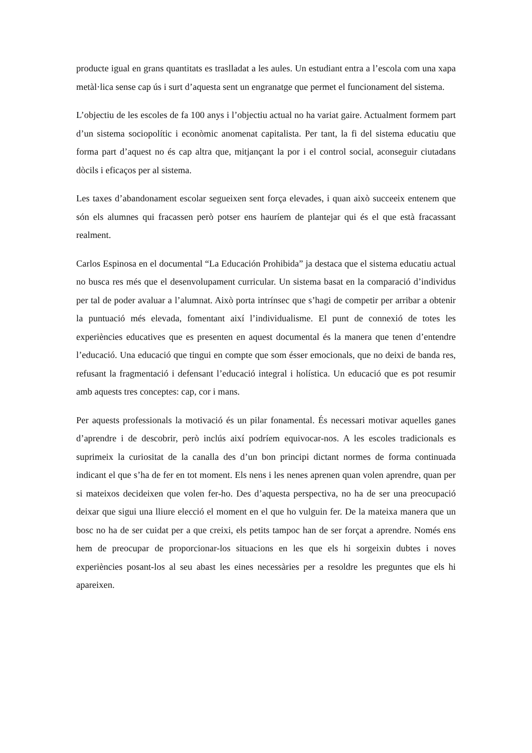producte igual en grans quantitats es traslladat a les aules. Un estudiant entra a l’escola com una xapa metàl·lica sense cap ús i surt d’aquesta sent un engranatge que permet el funcionament del sistema.
L’objectiu de les escoles de fa 100 anys i l’objectiu actual no ha variat gaire. Actualment formem part d’un sistema sociopolític i econòmic anomenat capitalista. Per tant, la fi del sistema educatiu que forma part d’aquest no és cap altra que, mitjançant la por i el control social, aconseguir ciutadans dòcils i eficaços per al sistema.
Les taxes d’abandonament escolar segueixen sent força elevades, i quan això succeeix entenem que són els alumnes qui fracassen però potser ens hauríem de plantejar qui és el que està fracassant realment.
Carlos Espinosa en el documental “La Educación Prohibida” ja destaca que el sistema educatiu actual no busca res més que el desenvolupament curricular. Un sistema basat en la comparació d’individus per tal de poder avaluar a l’alumnat. Això porta intrínsec que s’hagi de competir per arribar a obtenir la puntuació més elevada, fomentant així l’individualisme. El punt de connexió de totes les experiències educatives que es presenten en aquest documental és la manera que tenen d’entendre l’educació. Una educació que tingui en compte que som ésser emocionals, que no deixi de banda res, refusant la fragmentació i defensant l’educació integral i holística. Un educació que es pot resumir amb aquests tres conceptes: cap, cor i mans.
Per aquests professionals la motivació és un pilar fonamental. És necessari motivar aquelles ganes d’aprendre i de descobrir, però inclús així podríem equivocar-nos. A les escoles tradicionals es suprimeix la curiositat de la canalla des d’un bon principi dictant normes de forma continuada indicant el que s’ha de fer en tot moment. Els nens i les nenes aprenen quan volen aprendre, quan per si mateixos decideixen que volen fer-ho. Des d’aquesta perspectiva, no ha de ser una preocupació deixar que sigui una lliure elecció el moment en el que ho vulguin fer. De la mateixa manera que un bosc no ha de ser cuidat per a que creixi, els petits tampoc han de ser forçat a aprendre. Només ens hem de preocupar de proporcionar-los situacions en les que els hi sorgeixin dubtes i noves experiències posant-los al seu abast les eines necessàries per a resoldre les preguntes que els hi apareixen.